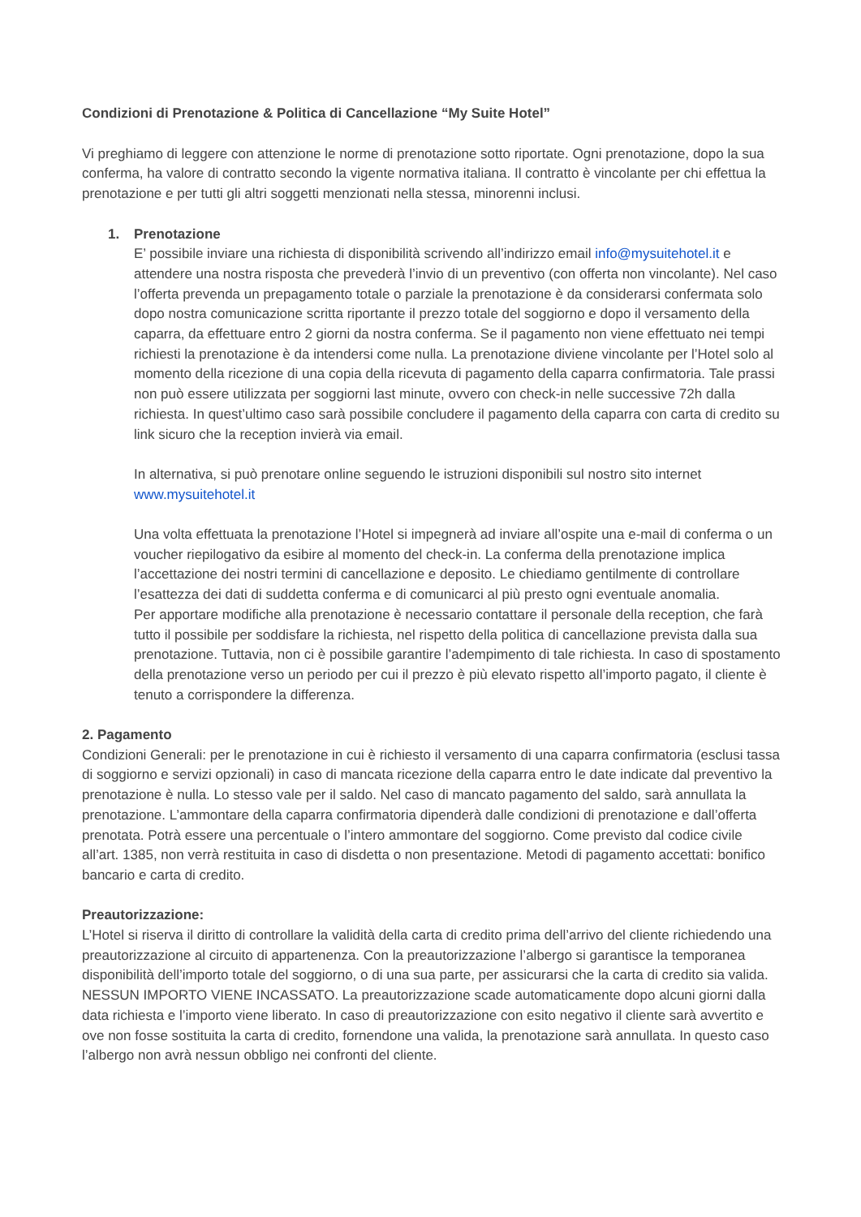Condizioni di Prenotazione & Politica di Cancellazione “My Suite Hotel”
Vi preghiamo di leggere con attenzione le norme di prenotazione sotto riportate. Ogni prenotazione, dopo la sua conferma, ha valore di contratto secondo la vigente normativa italiana. Il contratto è vincolante per chi effettua la prenotazione e per tutti gli altri soggetti menzionati nella stessa, minorenni inclusi.
1. Prenotazione
E’ possibile inviare una richiesta di disponibilità scrivendo all’indirizzo email info@mysuitehotel.it e attendere una nostra risposta che prevederà l’invio di un preventivo (con offerta non vincolante). Nel caso l’offerta prevenda un prepagamento totale o parziale la prenotazione è da considerarsi confermata solo dopo nostra comunicazione scritta riportante il prezzo totale del soggiorno e dopo il versamento della caparra, da effettuare entro 2 giorni da nostra conferma. Se il pagamento non viene effettuato nei tempi richiesti la prenotazione è da intendersi come nulla. La prenotazione diviene vincolante per l’Hotel solo al momento della ricezione di una copia della ricevuta di pagamento della caparra confirmatoria. Tale prassi non può essere utilizzata per soggiorni last minute, ovvero con check-in nelle successive 72h dalla richiesta. In quest’ultimo caso sarà possibile concludere il pagamento della caparra con carta di credito su link sicuro che la reception invierà via email.
In alternativa, si può prenotare online seguendo le istruzioni disponibili sul nostro sito internet www.mysuitehotel.it
Una volta effettuata la prenotazione l’Hotel si impegnerà ad inviare all’ospite una e-mail di conferma o un voucher riepilogativo da esibire al momento del check-in. La conferma della prenotazione implica l’accettazione dei nostri termini di cancellazione e deposito. Le chiediamo gentilmente di controllare l’esattezza dei dati di suddetta conferma e di comunicarci al più presto ogni eventuale anomalia.
Per apportare modifiche alla prenotazione è necessario contattare il personale della reception, che farà tutto il possibile per soddisfare la richiesta, nel rispetto della politica di cancellazione prevista dalla sua prenotazione. Tuttavia, non ci è possibile garantire l’adempimento di tale richiesta. In caso di spostamento della prenotazione verso un periodo per cui il prezzo è più elevato rispetto all’importo pagato, il cliente è tenuto a corrispondere la differenza.
2. Pagamento
Condizioni Generali: per le prenotazione in cui è richiesto il versamento di una caparra confirmatoria (esclusi tassa di soggiorno e servizi opzionali) in caso di mancata ricezione della caparra entro le date indicate dal preventivo la prenotazione è nulla. Lo stesso vale per il saldo. Nel caso di mancato pagamento del saldo, sarà annullata la prenotazione. L’ammontare della caparra confirmatoria dipenderà dalle condizioni di prenotazione e dall’offerta prenotata. Potrà essere una percentuale o l’intero ammontare del soggiorno. Come previsto dal codice civile all’art. 1385, non verrà restituita in caso di disdetta o non presentazione. Metodi di pagamento accettati: bonifico bancario e carta di credito.
Preautorizzazione:
L’Hotel si riserva il diritto di controllare la validità della carta di credito prima dell’arrivo del cliente richiedendo una preautorizzazione al circuito di appartenenza. Con la preautorizzazione l’albergo si garantisce la temporanea disponibilità dell’importo totale del soggiorno, o di una sua parte, per assicurarsi che la carta di credito sia valida. NESSUN IMPORTO VIENE INCASSATO. La preautorizzazione scade automaticamente dopo alcuni giorni dalla data richiesta e l’importo viene liberato. In caso di preautorizzazione con esito negativo il cliente sarà avvertito e ove non fosse sostituita la carta di credito, fornendone una valida, la prenotazione sarà annullata. In questo caso l’albergo non avrà nessun obbligo nei confronti del cliente.